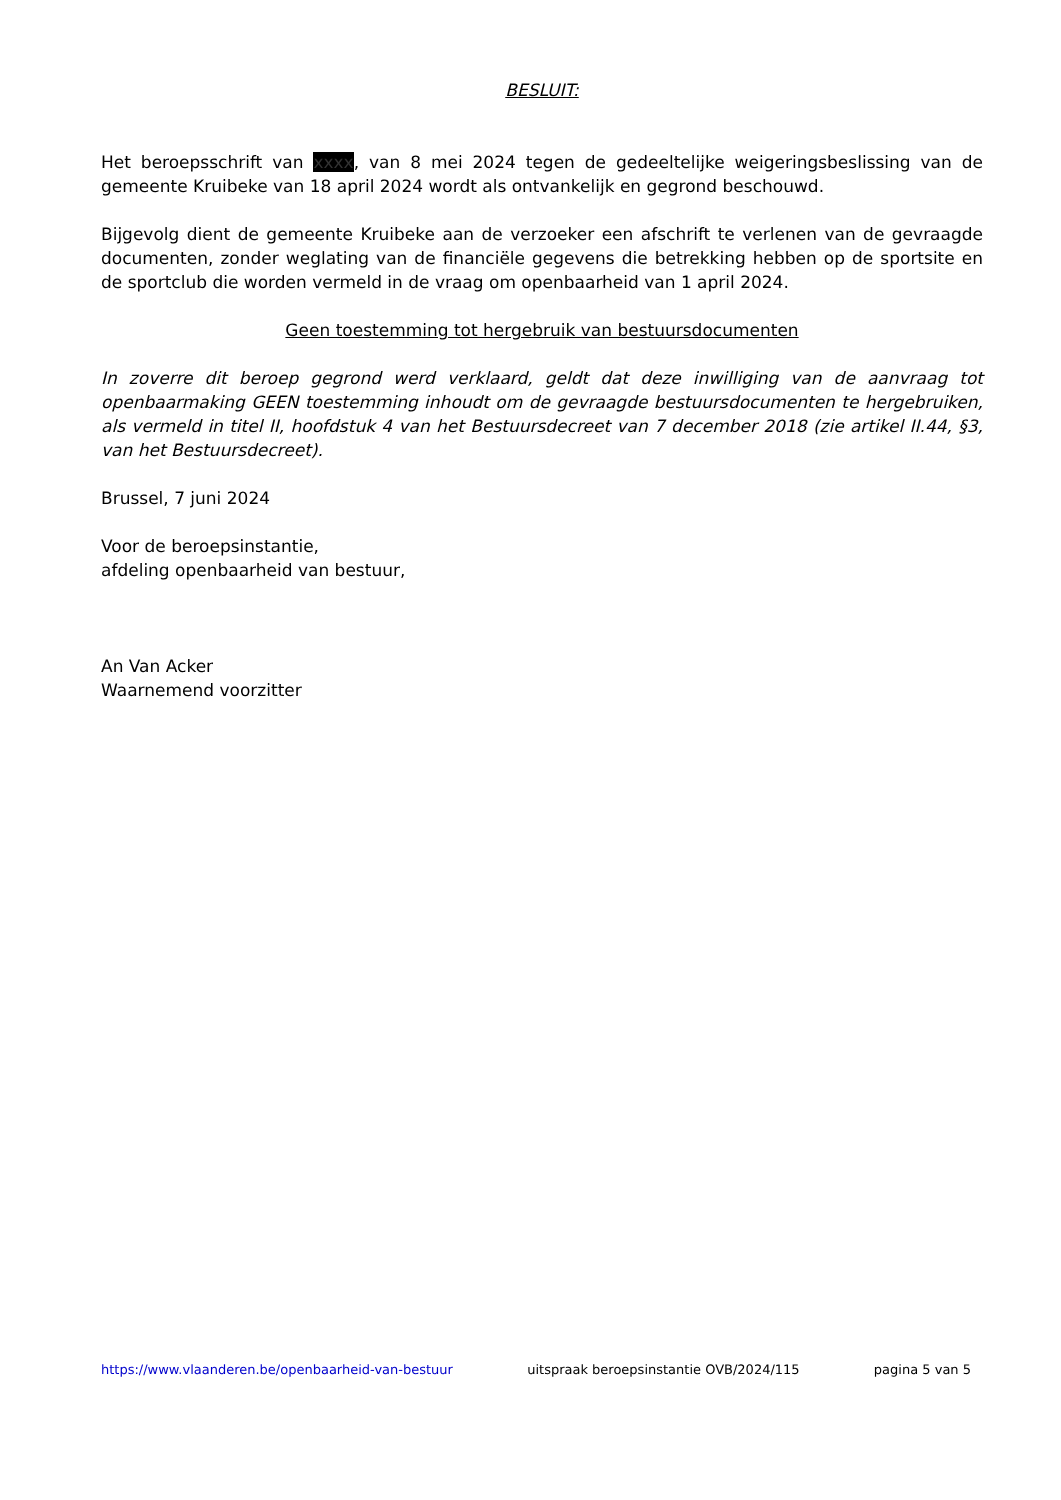BESLUIT:
Het beroepsschrift van xxxx, van 8 mei 2024 tegen de gedeeltelijke weigeringsbeslissing van de gemeente Kruibeke van 18 april 2024 wordt als ontvankelijk en gegrond beschouwd.
Bijgevolg dient de gemeente Kruibeke aan de verzoeker een afschrift te verlenen van de gevraagde documenten, zonder weglating van de financiële gegevens die betrekking hebben op de sportsite en de sportclub die worden vermeld in de vraag om openbaarheid van 1 april 2024.
Geen toestemming tot hergebruik van bestuursdocumenten
In zoverre dit beroep gegrond werd verklaard, geldt dat deze inwilliging van de aanvraag tot openbaarmaking GEEN toestemming inhoudt om de gevraagde bestuursdocumenten te hergebruiken, als vermeld in titel II, hoofdstuk 4 van het Bestuursdecreet van 7 december 2018 (zie artikel II.44, §3, van het Bestuursdecreet).
Brussel, 7 juni 2024
Voor de beroepsinstantie,
afdeling openbaarheid van bestuur,
An Van Acker
Waarnemend voorzitter
https://www.vlaanderen.be/openbaarheid-van-bestuur uitspraak beroepsinstantie OVB/2024/115 pagina 5 van 5